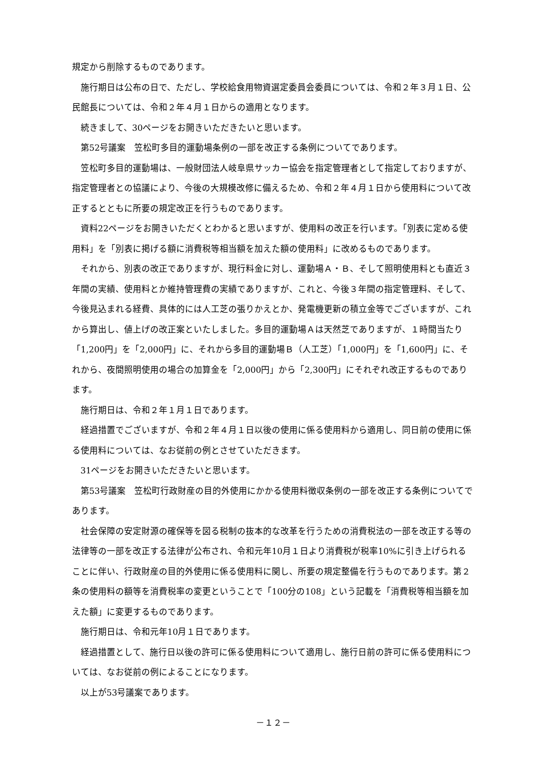規定から削除するものであります。
施行期日は公布の日で、ただし、学校給食用物資選定委員会委員については、令和２年３月１日、公民館長については、令和２年４月１日からの適用となります。
続きまして、30ページをお開きいただきたいと思います。
第52号議案　笠松町多目的運動場条例の一部を改正する条例についてであります。
笠松町多目的運動場は、一般財団法人岐阜県サッカー協会を指定管理者として指定しておりますが、指定管理者との協議により、今後の大規模改修に備えるため、令和２年４月１日から使用料について改正するとともに所要の規定改正を行うものであります。
資料22ページをお開きいただくとわかると思いますが、使用料の改正を行います。「別表に定める使用料」を「別表に掲げる額に消費税等相当額を加えた額の使用料」に改めるものであります。
それから、別表の改正でありますが、現行料金に対し、運動場Ａ・Ｂ、そして照明使用料とも直近３年間の実績、使用料とか維持管理費の実績でありますが、これと、今後３年間の指定管理料、そして、今後見込まれる経費、具体的には人工芝の張りかえとか、発電機更新の積立金等でございますが、これから算出し、値上げの改正案といたしました。多目的運動場Ａは天然芝でありますが、１時間当たり「1,200円」を「2,000円」に、それから多目的運動場Ｂ（人工芝）「1,000円」を「1,600円」に、それから、夜間照明使用の場合の加算金を「2,000円」から「2,300円」にそれぞれ改正するものであります。
施行期日は、令和２年１月１日であります。
経過措置でございますが、令和２年４月１日以後の使用に係る使用料から適用し、同日前の使用に係る使用料については、なお従前の例とさせていただきます。
31ページをお開きいただきたいと思います。
第53号議案　笠松町行政財産の目的外使用にかかる使用料徴収条例の一部を改正する条例についてであります。
社会保障の安定財源の確保等を図る税制の抜本的な改革を行うための消費税法の一部を改正する等の法律等の一部を改正する法律が公布され、令和元年10月１日より消費税が税率10%に引き上げられることに伴い、行政財産の目的外使用に係る使用料に関し、所要の規定整備を行うものであります。第２条の使用料の額等を消費税率の変更ということで「100分の108」という記載を「消費税等相当額を加えた額」に変更するものであります。
施行期日は、令和元年10月１日であります。
経過措置として、施行日以後の許可に係る使用料について適用し、施行日前の許可に係る使用料については、なお従前の例によることになります。
以上が53号議案であります。
－１２－